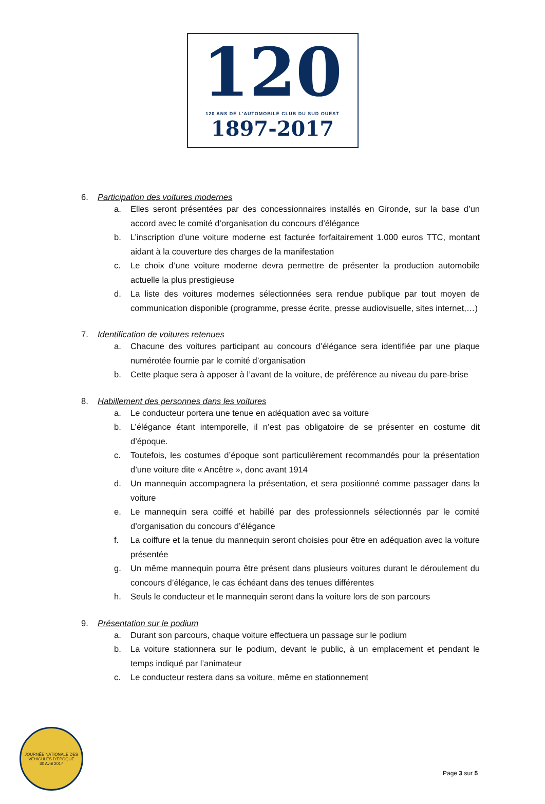120
120 ANS DE L'AUTOMOBILE CLUB DU SUD OUEST
1897-2017
6. Participation des voitures modernes
a. Elles seront présentées par des concessionnaires installés en Gironde, sur la base d’un accord avec le comité d’organisation du concours d’élégance
b. L’inscription d’une voiture moderne est facturée forfaitairement 1.000 euros TTC, montant aidant à la couverture des charges de la manifestation
c. Le choix d’une voiture moderne devra permettre de présenter la production automobile actuelle la plus prestigieuse
d. La liste des voitures modernes sélectionnées sera rendue publique par tout moyen de communication disponible (programme, presse écrite, presse audiovisuelle, sites internet,…)
7. Identification de voitures retenues
a. Chacune des voitures participant au concours d’élégance sera identifiée par une plaque numérotée fournie par le comité d’organisation
b. Cette plaque sera à apposer à l’avant de la voiture, de préférence au niveau du pare-brise
8. Habillement des personnes dans les voitures
a. Le conducteur portera une tenue en adéquation avec sa voiture
b. L’élégance étant intemporelle, il n’est pas obligatoire de se présenter en costume dit d’époque.
c. Toutefois, les costumes d’époque sont particulièrement recommandés pour la présentation d’une voiture dite « Ancêtre », donc avant 1914
d. Un mannequin accompagnera la présentation, et sera positionné comme passager dans la voiture
e. Le mannequin sera coiffé et habillé par des professionnels sélectionnés par le comité d’organisation du concours d’élégance
f. La coiffure et la tenue du mannequin seront choisies pour être en adéquation avec la voiture présentée
g. Un même mannequin pourra être présent dans plusieurs voitures durant le déroulement du concours d’élégance, le cas échéant dans des tenues différentes
h. Seuls le conducteur et le mannequin seront dans la voiture lors de son parcours
9. Présentation sur le podium
a. Durant son parcours, chaque voiture effectuera un passage sur le podium
b. La voiture stationnera sur le podium, devant le public, à un emplacement et pendant le temps indiqué par l’animateur
c. Le conducteur restera dans sa voiture, même en stationnement
JOURNÉE NATIONALE DES VÉHICULES D'ÉPOQUE
30 Avril 2017
Page 3 sur 5